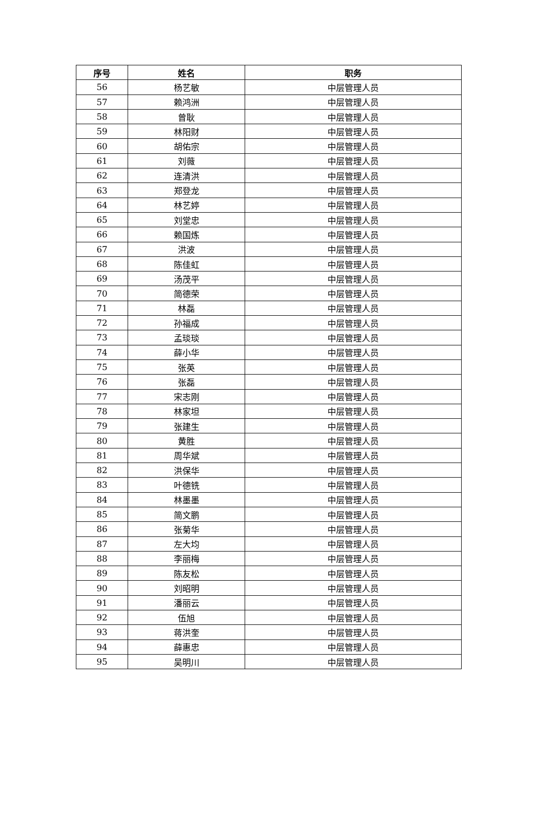| 序号 | 姓名 | 职务 |
| --- | --- | --- |
| 56 | 杨艺敏 | 中层管理人员 |
| 57 | 赖鸿洲 | 中层管理人员 |
| 58 | 曾耿 | 中层管理人员 |
| 59 | 林阳财 | 中层管理人员 |
| 60 | 胡佑宗 | 中层管理人员 |
| 61 | 刘薇 | 中层管理人员 |
| 62 | 连清洪 | 中层管理人员 |
| 63 | 郑登龙 | 中层管理人员 |
| 64 | 林艺婷 | 中层管理人员 |
| 65 | 刘堂忠 | 中层管理人员 |
| 66 | 赖国炼 | 中层管理人员 |
| 67 | 洪波 | 中层管理人员 |
| 68 | 陈佳虹 | 中层管理人员 |
| 69 | 汤茂平 | 中层管理人员 |
| 70 | 简德荣 | 中层管理人员 |
| 71 | 林磊 | 中层管理人员 |
| 72 | 孙福成 | 中层管理人员 |
| 73 | 孟琰琰 | 中层管理人员 |
| 74 | 薛小华 | 中层管理人员 |
| 75 | 张英 | 中层管理人员 |
| 76 | 张磊 | 中层管理人员 |
| 77 | 宋志刚 | 中层管理人员 |
| 78 | 林家坦 | 中层管理人员 |
| 79 | 张建生 | 中层管理人员 |
| 80 | 黄胜 | 中层管理人员 |
| 81 | 周华斌 | 中层管理人员 |
| 82 | 洪保华 | 中层管理人员 |
| 83 | 叶德铣 | 中层管理人员 |
| 84 | 林墨墨 | 中层管理人员 |
| 85 | 简文鹏 | 中层管理人员 |
| 86 | 张菊华 | 中层管理人员 |
| 87 | 左大均 | 中层管理人员 |
| 88 | 李丽梅 | 中层管理人员 |
| 89 | 陈友松 | 中层管理人员 |
| 90 | 刘昭明 | 中层管理人员 |
| 91 | 潘丽云 | 中层管理人员 |
| 92 | 伍旭 | 中层管理人员 |
| 93 | 蒋洪奎 | 中层管理人员 |
| 94 | 薛惠忠 | 中层管理人员 |
| 95 | 吴明川 | 中层管理人员 |